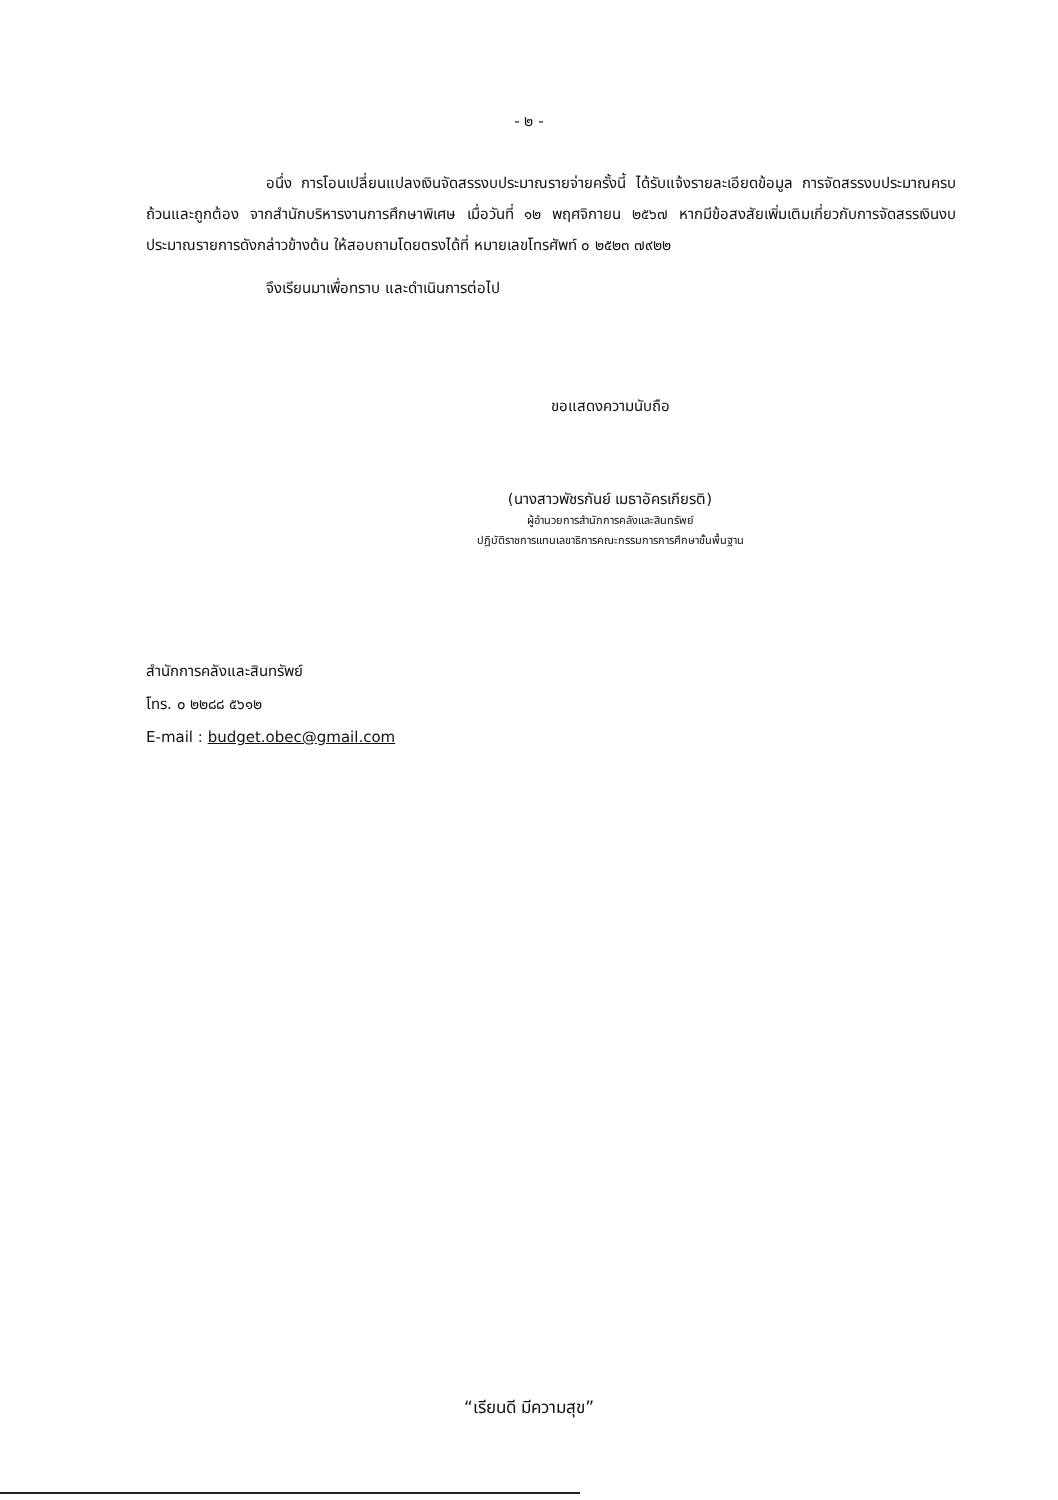- ๒ -
อนึ่ง การโอนเปลี่ยนแปลงเงินจัดสรรงบประมาณรายจ่ายครั้งนี้ ได้รับแจ้งรายละเอียดข้อมูล การจัดสรรงบประมาณครบถ้วนและถูกต้อง จากสำนักบริหารงานการศึกษาพิเศษ เมื่อวันที่ ๑๒ พฤศจิกายน ๒๕๖๗ หากมีข้อสงสัยเพิ่มเติมเกี่ยวกับการจัดสรรเงินงบประมาณรายการดังกล่าวข้างต้น ให้สอบถามโดยตรงได้ที่ หมายเลขโทรศัพท์ ๐ ๒๕๒๓ ๗๙๒๒
จึงเรียนมาเพื่อทราบ และดำเนินการต่อไป
ขอแสดงความนับถือ
(นางสาวพัชรกันย์ เมธาอัครเกียรติ)
ผู้อำนวยการสำนักการคลังและสินทรัพย์
ปฏิบัติราชการแทนเลขาธิการคณะกรรมการการศึกษาขั้นพื้นฐาน
สำนักการคลังและสินทรัพย์
โทร. ๐ ๒๒๘๘ ๕๖๑๒
E-mail : budget.obec@gmail.com
“เรียนดี มีความสุข”